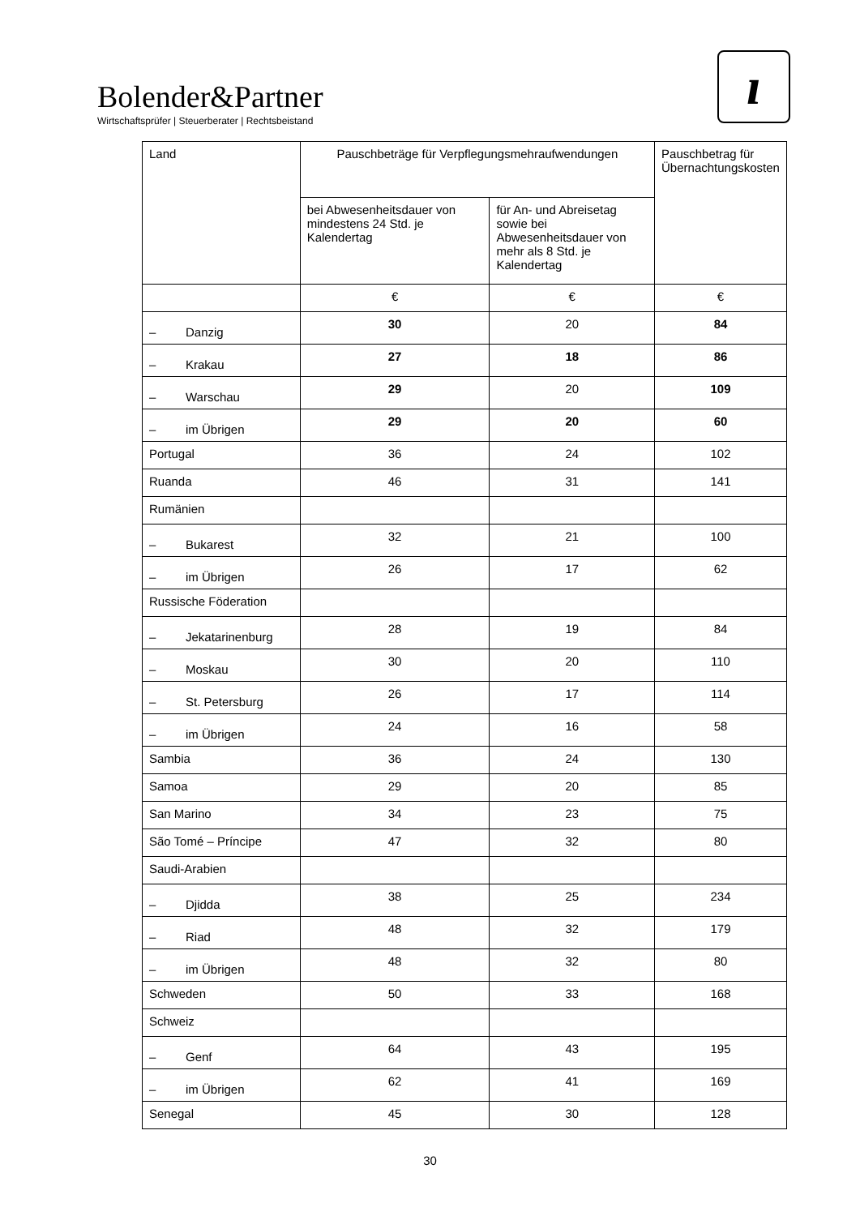Bolender&Partner
Wirtschaftsprüfer | Steuerberater | Rechtsbeistand
ı
| Land | Pauschbeträge für Verpflegungsmehraufwendungen | | Pauschbetrag für Übernachtungskosten |
| --- | --- | --- | --- |
| | bei Abwesenheitsdauer von mindestens 24 Std. je Kalendertag | für An- und Abreisetag sowie bei Abwesenheitsdauer von mehr als 8 Std. je Kalendertag | |
| | € | € | € |
| – Danzig | 30 | 20 | 84 |
| – Krakau | 27 | 18 | 86 |
| – Warschau | 29 | 20 | 109 |
| – im Übrigen | 29 | 20 | 60 |
| Portugal | 36 | 24 | 102 |
| Ruanda | 46 | 31 | 141 |
| Rumänien | | | |
| – Bukarest | 32 | 21 | 100 |
| – im Übrigen | 26 | 17 | 62 |
| Russische Föderation | | | |
| – Jekatarinenburg | 28 | 19 | 84 |
| – Moskau | 30 | 20 | 110 |
| – St. Petersburg | 26 | 17 | 114 |
| – im Übrigen | 24 | 16 | 58 |
| Sambia | 36 | 24 | 130 |
| Samoa | 29 | 20 | 85 |
| San Marino | 34 | 23 | 75 |
| São Tomé – Príncipe | 47 | 32 | 80 |
| Saudi-Arabien | | | |
| – Djidda | 38 | 25 | 234 |
| – Riad | 48 | 32 | 179 |
| – im Übrigen | 48 | 32 | 80 |
| Schweden | 50 | 33 | 168 |
| Schweiz | | | |
| – Genf | 64 | 43 | 195 |
| – im Übrigen | 62 | 41 | 169 |
| Senegal | 45 | 30 | 128 |
30